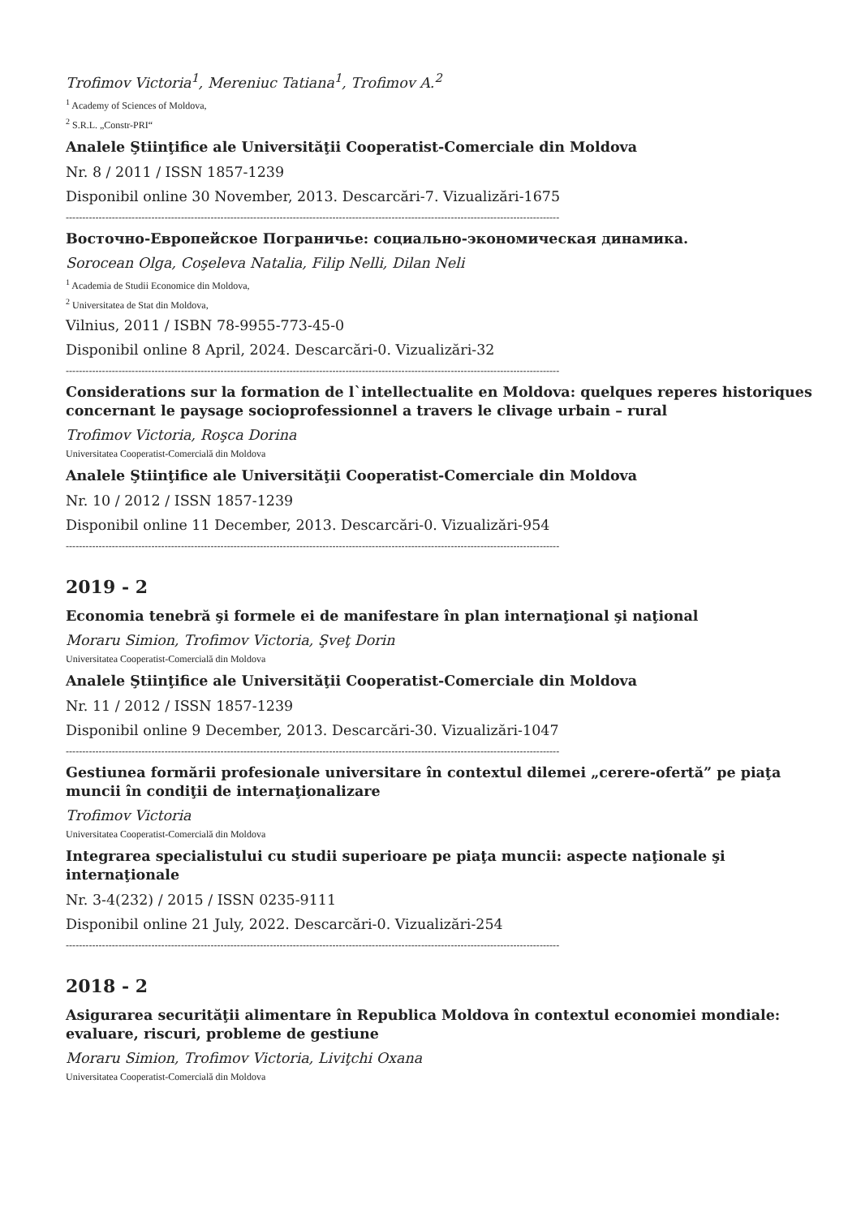Trofimov Victoria<sup>1</sup>, Mereniuc Tatiana<sup>1</sup>, Trofimov A.<sup>2</sup>
<sup>1</sup> Academy of Sciences of Moldova,
<sup>2</sup> S.R.L. „Constr-PRI“
Analele Ştiinţifice ale Universităţii Cooperatist-Comerciale din Moldova
Nr. 8 / 2011 / ISSN 1857-1239
Disponibil online 30 November, 2013. Descarcări-7. Vizualizări-1675
------------------------------------------------------------------------------------------------------------------------------------------------------
Восточно-Европейское Пограничье: социально-экономическая динамика.
Sorocean Olga, Coşeleva Natalia, Filip Nelli, Dilan Neli
<sup>1</sup> Academia de Studii Economice din Moldova,
<sup>2</sup> Universitatea de Stat din Moldova,
Vilnius, 2011 / ISBN 78-9955-773-45-0
Disponibil online 8 April, 2024. Descarcări-0. Vizualizări-32
------------------------------------------------------------------------------------------------------------------------------------------------------
Considerations sur la formation de l`intellectualite en Moldova: quelques reperes historiques concernant le paysage socioprofessionnel a travers le clivage urbain – rural
Trofimov Victoria, Roşca Dorina
Universitatea Cooperatist-Comercială din Moldova
Analele Ştiinţifice ale Universităţii Cooperatist-Comerciale din Moldova
Nr. 10 / 2012 / ISSN 1857-1239
Disponibil online 11 December, 2013. Descarcări-0. Vizualizări-954
------------------------------------------------------------------------------------------------------------------------------------------------------
2019 - 2
Economia tenebră şi formele ei de manifestare în plan internaţional şi naţional
Moraru Simion, Trofimov Victoria, Şveţ Dorin
Universitatea Cooperatist-Comercială din Moldova
Analele Ştiinţifice ale Universităţii Cooperatist-Comerciale din Moldova
Nr. 11 / 2012 / ISSN 1857-1239
Disponibil online 9 December, 2013. Descarcări-30. Vizualizări-1047
------------------------------------------------------------------------------------------------------------------------------------------------------
Gestiunea formării profesionale universitare în contextul dilemei „cerere-ofertă” pe piaţa muncii în condiţii de internaţionalizare
Trofimov Victoria
Universitatea Cooperatist-Comercială din Moldova
Integrarea specialistului cu studii superioare pe piaţa muncii: aspecte naţionale şi internaţionale
Nr. 3-4(232) / 2015 / ISSN 0235-9111
Disponibil online 21 July, 2022. Descarcări-0. Vizualizări-254
------------------------------------------------------------------------------------------------------------------------------------------------------
2018 - 2
Asigurarea securităţii alimentare în Republica Moldova în contextul economiei mondiale: evaluare, riscuri, probleme de gestiune
Moraru Simion, Trofimov Victoria, Liviţchi Oxana
Universitatea Cooperatist-Comercială din Moldova